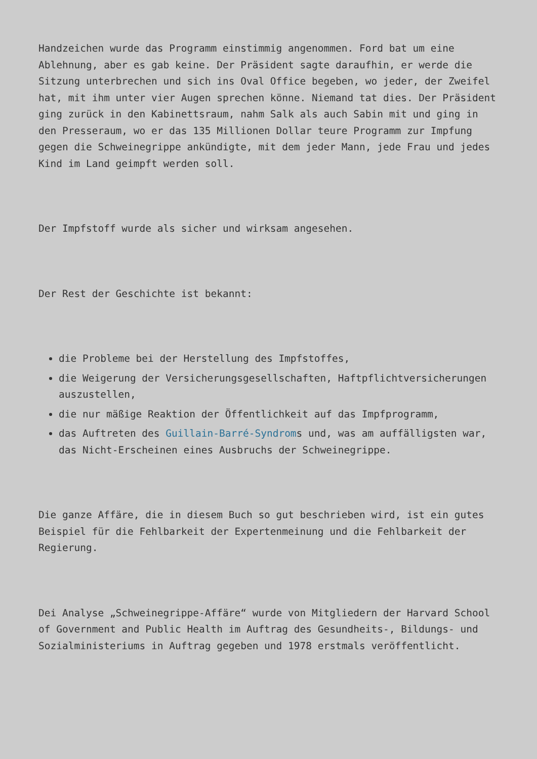Handzeichen wurde das Programm einstimmig angenommen. Ford bat um eine Ablehnung, aber es gab keine. Der Präsident sagte daraufhin, er werde die Sitzung unterbrechen und sich ins Oval Office begeben, wo jeder, der Zweifel hat, mit ihm unter vier Augen sprechen könne. Niemand tat dies. Der Präsident ging zurück in den Kabinettsraum, nahm Salk als auch Sabin mit und ging in den Presseraum, wo er das 135 Millionen Dollar teure Programm zur Impfung gegen die Schweinegrippe ankündigte, mit dem jeder Mann, jede Frau und jedes Kind im Land geimpft werden soll.
Der Impfstoff wurde als sicher und wirksam angesehen.
Der Rest der Geschichte ist bekannt:
die Probleme bei der Herstellung des Impfstoffes,
die Weigerung der Versicherungsgesellschaften, Haftpflichtversicherungen auszustellen,
die nur mäßige Reaktion der Öffentlichkeit auf das Impfprogramm,
das Auftreten des Guillain-Barré-Syndroms und, was am auffälligsten war, das Nicht-Erscheinen eines Ausbruchs der Schweinegrippe.
Die ganze Affäre, die in diesem Buch so gut beschrieben wird, ist ein gutes Beispiel für die Fehlbarkeit der Expertenmeinung und die Fehlbarkeit der Regierung.
Dei Analyse „Schweinegrippe-Affäre“ wurde von Mitgliedern der Harvard School of Government and Public Health im Auftrag des Gesundheits-, Bildungs- und Sozialministeriums in Auftrag gegeben und 1978 erstmals veröffentlicht.